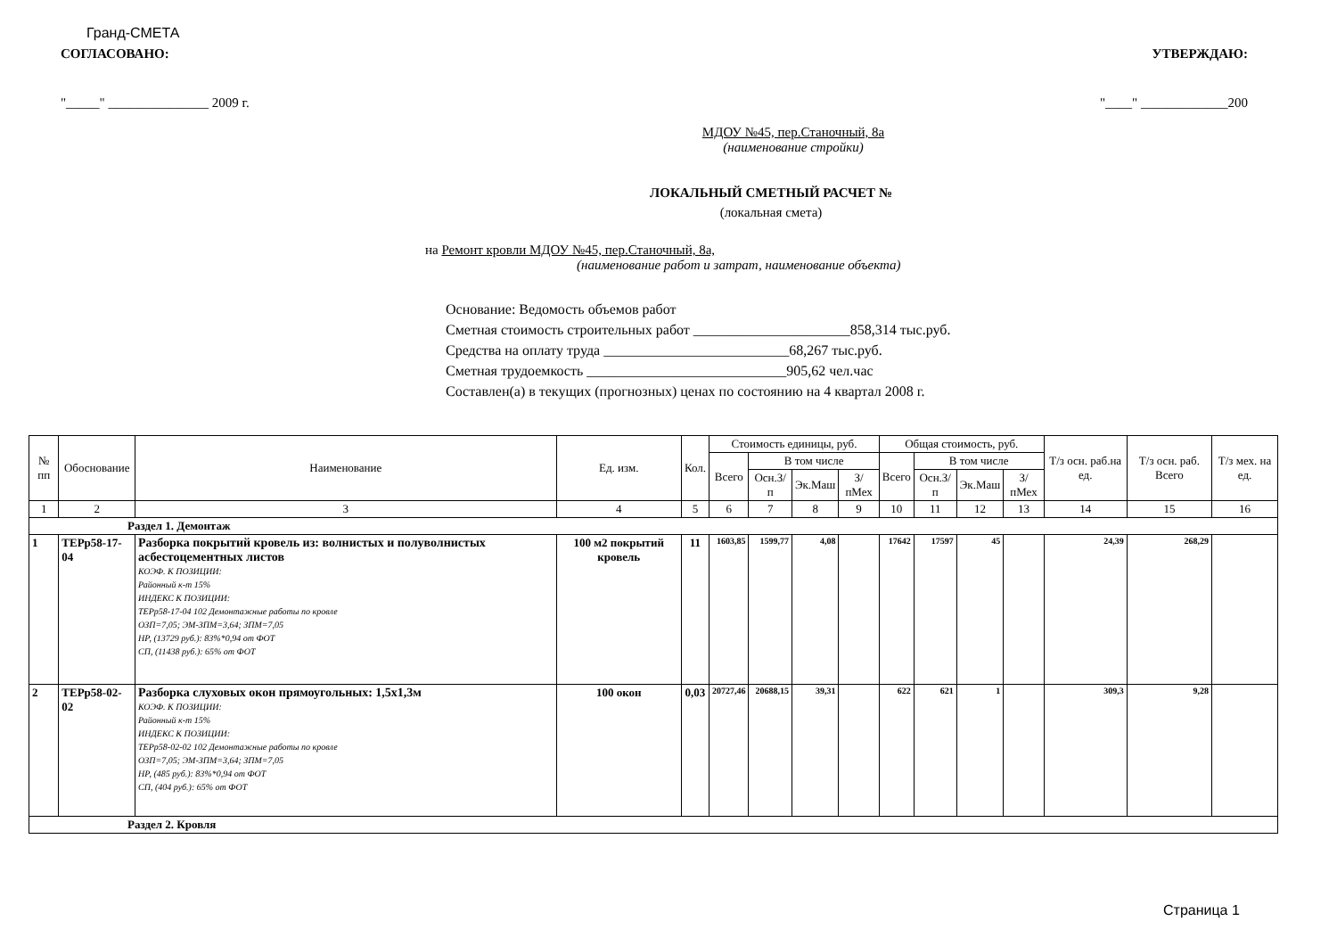Гранд-СМЕТА
СОГЛАСОВАНО: УТВЕРЖДАЮ:
"_____" _______________ 2009 г. "____" _____________200
МДОУ №45, пер.Станочный, 8а
(наименование стройки)
ЛОКАЛЬНЫЙ СМЕТНЫЙ РАСЧЕТ №
(локальная смета)
на Ремонт кровли МДОУ №45, пер.Станочный, 8а,
(наименование работ и затрат, наименование объекта)
Основание: Ведомость объемов работ
Сметная стоимость строительных работ ______________________858,314 тыс.руб.
Средства на оплату труда __________________________68,267 тыс.руб.
Сметная трудоемкость ____________________________905,62 чел.час
Составлен(а) в текущих (прогнозных) ценах по состоянию на 4 квартал 2008 г.
| № пп | Обоснование | Наименование | Ед. изм. | Кол. | Стоимость единицы, руб. | | | | Общая стоимость, руб. | | | | Т/з осн. раб.на ед. | Т/з осн. раб. Всего | Т/з мех. на ед. |
| --- | --- | --- | --- | --- | --- | --- | --- | --- | --- | --- | --- | --- | --- | --- | --- |
| | | | | | Всего | В том числе | | | Всего | В том числе | | | | | |
| | | | | | | Осн.З/п | Эк.Маш | З/пМех | | Осн.З/п | Эк.Маш | З/пМех | | | |
| 1 | 2 | 3 | 4 | 5 | 6 | 7 | 8 | 9 | 10 | 11 | 12 | 13 | 14 | 15 | 16 |
| Раздел 1. Демонтаж | | | | | | | | | | | | | | | |
| 1 | ТЕРр58-17-04 | Разборка покрытий кровель из: волнистых и полуволнистых асбестоцементных листов КОЭФ. К ПОЗИЦИИ: Районный к-т 15% ИНДЕКС К ПОЗИЦИИ: ТЕРр58-17-04 102 Демонтажные работы по кровле ОЗП=7,05; ЭМ-ЗПМ=3,64; ЗПМ=7,05 НР, (13729 руб.): 83%*0,94 от ФОТ СП, (11438 руб.): 65% от ФОТ | 100 м2 покрытий кровель | 11 | 1603,85 | 1599,77 | 4,08 | | 17642 | 17597 | 45 | | 24,39 | 268,29 | |
| 2 | ТЕРр58-02-02 | Разборка слуховых окон прямоугольных: 1,5х1,3м КОЭФ. К ПОЗИЦИИ: Районный к-т 15% ИНДЕКС К ПОЗИЦИИ: ТЕРр58-02-02 102 Демонтажные работы по кровле ОЗП=7,05; ЭМ-ЗПМ=3,64; ЗПМ=7,05 НР, (485 руб.): 83%*0,94 от ФОТ СП, (404 руб.): 65% от ФОТ | 100 окон | 0,03 | 20727,46 | 20688,15 | 39,31 | | 622 | 621 | 1 | | 309,3 | 9,28 | |
| Раздел 2. Кровля | | | | | | | | | | | | | | | |
Страница 1